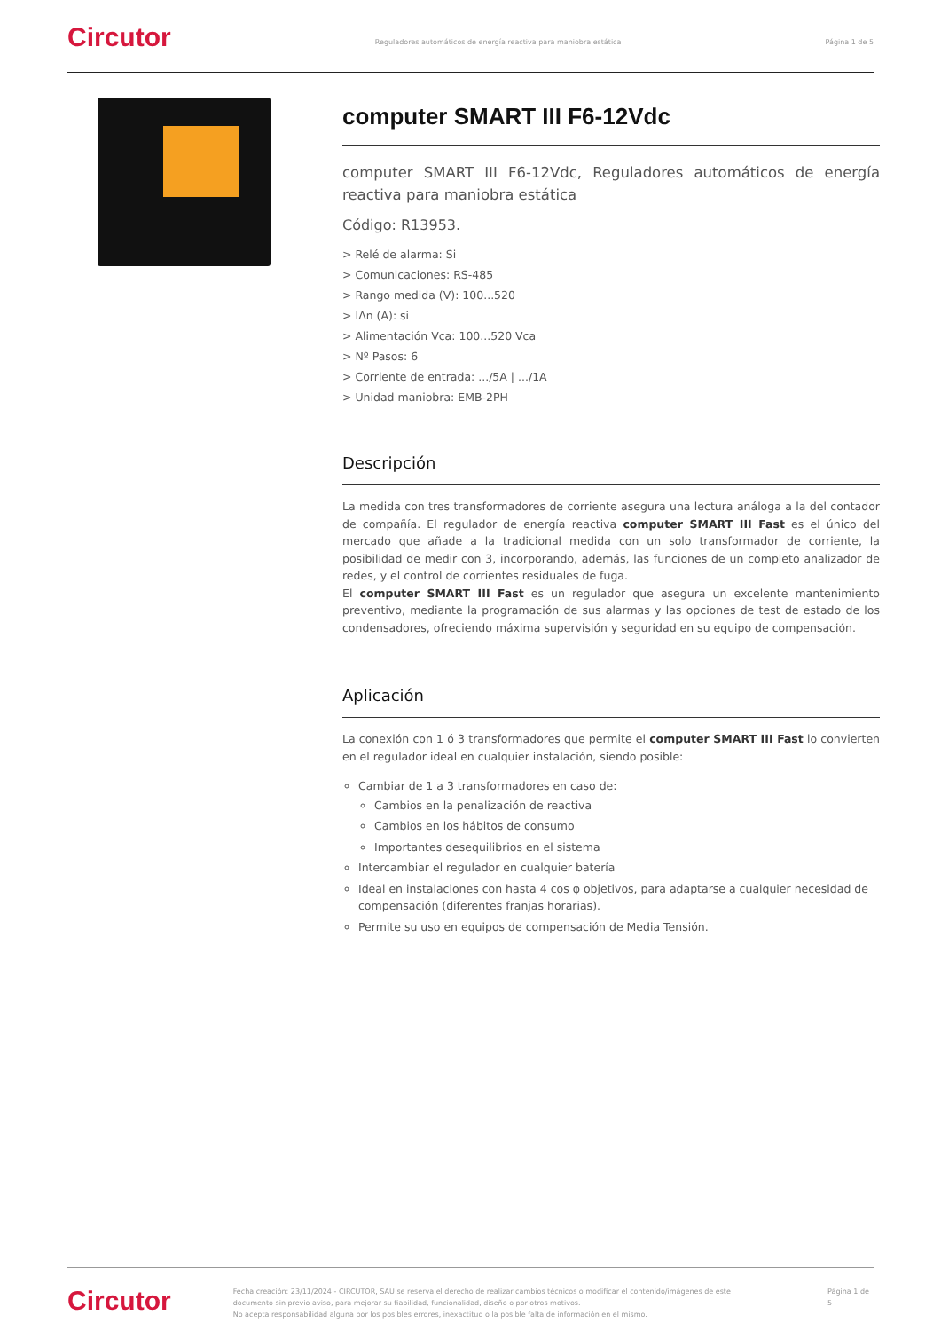Circutor
Reguladores automáticos de energía reactiva para maniobra estática
Página 1 de 5
computer SMART III F6-12Vdc
computer SMART III F6-12Vdc, Reguladores automáticos de energía reactiva para maniobra estática
Código: R13953.
> Relé de alarma: Si
> Comunicaciones: RS-485
> Rango medida (V): 100...520
> IΔn (A): si
> Alimentación Vca: 100...520 Vca
> Nº Pasos: 6
> Corriente de entrada: .../5A | .../1A
> Unidad maniobra: EMB-2PH
Descripción
La medida con tres transformadores de corriente asegura una lectura análoga a la del contador de compañía. El regulador de energía reactiva computer SMART III Fast es el único del mercado que añade a la tradicional medida con un solo transformador de corriente, la posibilidad de medir con 3, incorporando, además, las funciones de un completo analizador de redes, y el control de corrientes residuales de fuga.
El computer SMART III Fast es un regulador que asegura un excelente mantenimiento preventivo, mediante la programación de sus alarmas y las opciones de test de estado de los condensadores, ofreciendo máxima supervisión y seguridad en su equipo de compensación.
Aplicación
La conexión con 1 ó 3 transformadores que permite el computer SMART III Fast lo convierten en el regulador ideal en cualquier instalación, siendo posible:
Cambiar de 1 a 3 transformadores en caso de:
Cambios en la penalización de reactiva
Cambios en los hábitos de consumo
Importantes desequilibrios en el sistema
Intercambiar el regulador en cualquier batería
Ideal en instalaciones con hasta 4 cos φ objetivos, para adaptarse a cualquier necesidad de compensación (diferentes franjas horarias).
Permite su uso en equipos de compensación de Media Tensión.
Circutor
Fecha creación: 23/11/2024 - CIRCUTOR, SAU se reserva el derecho de realizar cambios técnicos o modificar el contenido/imágenes de este documento sin previo aviso, para mejorar su fiabilidad, funcionalidad, diseño o por otros motivos.
No acepta responsabilidad alguna por los posibles errores, inexactitud o la posible falta de información en el mismo.
Página 1 de 5